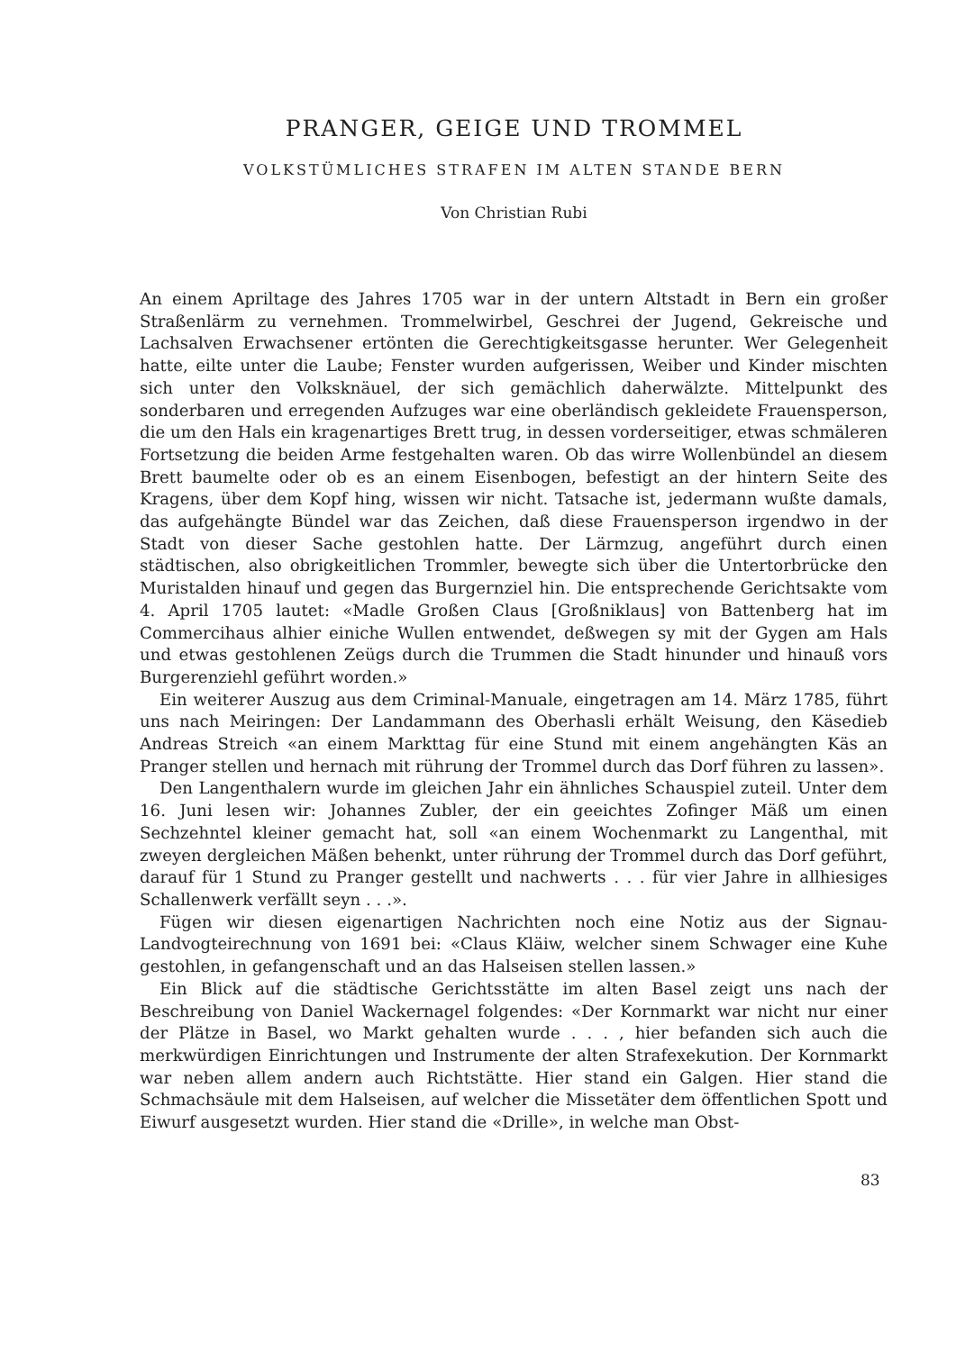PRANGER, GEIGE UND TROMMEL
VOLKSTÜMLICHES STRAFEN IM ALTEN STANDE BERN
Von Christian Rubi
An einem Apriltage des Jahres 1705 war in der untern Altstadt in Bern ein großer Straßenlärm zu vernehmen. Trommelwirbel, Geschrei der Jugend, Gekreische und Lachsalven Erwachsener ertönten die Gerechtigkeitsgasse herunter. Wer Gelegenheit hatte, eilte unter die Laube; Fenster wurden aufgerissen, Weiber und Kinder mischten sich unter den Volksknäuel, der sich gemächlich daherwälzte. Mittelpunkt des sonderbaren und erregenden Aufzuges war eine oberländisch gekleidete Frauensperson, die um den Hals ein kragenartiges Brett trug, in dessen vorderseitiger, etwas schmäleren Fortsetzung die beiden Arme festgehalten waren. Ob das wirre Wollenbündel an diesem Brett baumelte oder ob es an einem Eisenbogen, befestigt an der hintern Seite des Kragens, über dem Kopf hing, wissen wir nicht. Tatsache ist, jedermann wußte damals, das aufgehängte Bündel war das Zeichen, daß diese Frauensperson irgendwo in der Stadt von dieser Sache gestohlen hatte. Der Lärmzug, angeführt durch einen städtischen, also obrigkeitlichen Trommler, bewegte sich über die Untertorbrücke den Muristalden hinauf und gegen das Burgernziel hin. Die entsprechende Gerichtsakte vom 4. April 1705 lautet: «Madle Großen Claus [Großniklaus] von Battenberg hat im Commercihaus alhier einiche Wullen entwendet, deßwegen sy mit der Gygen am Hals und etwas gestohlenen Zeügs durch die Trummen die Stadt hinunder und hinauß vors Burgerenziehl geführt worden.»
Ein weiterer Auszug aus dem Criminal-Manuale, eingetragen am 14. März 1785, führt uns nach Meiringen: Der Landammann des Oberhasli erhält Weisung, den Käsedieb Andreas Streich «an einem Markttag für eine Stund mit einem angehängten Käs an Pranger stellen und hernach mit rührung der Trommel durch das Dorf führen zu lassen».
Den Langenthalern wurde im gleichen Jahr ein ähnliches Schauspiel zuteil. Unter dem 16. Juni lesen wir: Johannes Zubler, der ein geeichtes Zofinger Mäß um einen Sechzehntel kleiner gemacht hat, soll «an einem Wochenmarkt zu Langenthal, mit zweyen dergleichen Mäßen behenkt, unter rührung der Trommel durch das Dorf geführt, darauf für 1 Stund zu Pranger gestellt und nachwerts . . . für vier Jahre in allhiesiges Schallenwerk verfällt seyn . . .».
Fügen wir diesen eigenartigen Nachrichten noch eine Notiz aus der Signau-Landvogteirechnung von 1691 bei: «Claus Kläiw, welcher sinem Schwager eine Kuhe gestohlen, in gefangenschaft und an das Halseisen stellen lassen.»
Ein Blick auf die städtische Gerichtsstätte im alten Basel zeigt uns nach der Beschreibung von Daniel Wackernagel folgendes: «Der Kornmarkt war nicht nur einer der Plätze in Basel, wo Markt gehalten wurde . . . , hier befanden sich auch die merkwürdigen Einrichtungen und Instrumente der alten Strafexekution. Der Kornmarkt war neben allem andern auch Richtstätte. Hier stand ein Galgen. Hier stand die Schmachsäule mit dem Halseisen, auf welcher die Missetäter dem öffentlichen Spott und Eiwurf ausgesetzt wurden. Hier stand die «Drille», in welche man Obst-
83